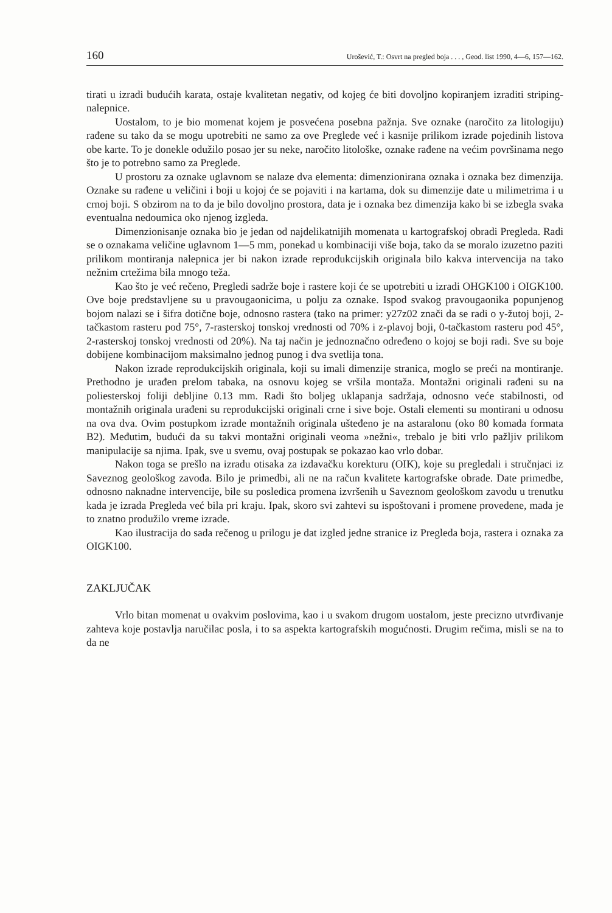160 Urošević, T.: Osvrt na pregled boja . . . , Geod. list 1990, 4—6, 157—162.
tirati u izradi budućih karata, ostaje kvalitetan negativ, od kojeg će biti dovoljno kopiranjem izraditi striping-nalepnice.
Uostalom, to je bio momenat kojem je posvećena posebna pažnja. Sve oznake (naročito za litologiju) rađene su tako da se mogu upotrebiti ne samo za ove Preglede već i kasnije prilikom izrade pojedinih listova obe karte. To je donekle odužilo posao jer su neke, naročito litološke, oznake rađene na većim površinama nego što je to potrebno samo za Preglede.
U prostoru za oznake uglavnom se nalaze dva elementa: dimenzionirana oznaka i oznaka bez dimenzija. Oznake su rađene u veličini i boji u kojoj će se pojaviti i na kartama, dok su dimenzije date u milimetrima i u crnoj boji. S obzirom na to da je bilo dovoljno prostora, data je i oznaka bez dimenzija kako bi se izbegla svaka eventualna nedoumica oko njenog izgleda.
Dimenzionisanje oznaka bio je jedan od najdelikatnijih momenata u kartografskoj obradi Pregleda. Radi se o oznakama veličine uglavnom 1—5 mm, ponekad u kombinaciji više boja, tako da se moralo izuzetno paziti prilikom montiranja nalepnica jer bi nakon izrade reprodukcijskih originala bilo kakva intervencija na tako nežnim crtežima bila mnogo teža.
Kao što je već rečeno, Pregledi sadrže boje i rastere koji će se upotrebiti u izradi OHGK100 i OIGK100. Ove boje predstavljene su u pravougaonicima, u polju za oznake. Ispod svakog pravougaonika popunjenog bojom nalazi se i šifra dotične boje, odnosno rastera (tako na primer: y27z02 znači da se radi o y-žutoj boji, 2-tačkastom rasteru pod 75°, 7-rasterskoj tonskoj vrednosti od 70% i z-plavoj boji, 0-tačkastom rasteru pod 45°, 2-rasterskoj tonskoj vrednosti od 20%). Na taj način je jednoznačno određeno o kojoj se boji radi. Sve su boje dobijene kombinacijom maksimalno jednog punog i dva svetlija tona.
Nakon izrade reprodukcijskih originala, koji su imali dimenzije stranica, moglo se preći na montiranje. Prethodno je urađen prelom tabaka, na osnovu kojeg se vršila montaža. Montažni originali rađeni su na poliesterskoj foliji debljine 0.13 mm. Radi što boljeg uklapanja sadržaja, odnosno veće stabilnosti, od montažnih originala urađeni su reprodukcijski originali crne i sive boje. Ostali elementi su montirani u odnosu na ova dva. Ovim postupkom izrade montažnih originala ušteđeno je na astaralonu (oko 80 komada formata B2). Međutim, budući da su takvi montažni originali veoma »nežni«, trebalo je biti vrlo pažljiv prilikom manipulacije sa njima. Ipak, sve u svemu, ovaj postupak se pokazao kao vrlo dobar.
Nakon toga se prešlo na izradu otisaka za izdavačku korekturu (OIK), koje su pregledali i stručnjaci iz Saveznog geološkog zavoda. Bilo je primedbi, ali ne na račun kvalitete kartografske obrade. Date primedbe, odnosno naknadne intervencije, bile su posledica promena izvršenih u Saveznom geološkom zavodu u trenutku kada je izrada Pregleda već bila pri kraju. Ipak, skoro svi zahtevi su ispoštovani i promene provedene, mada je to znatno produžilo vreme izrade.
Kao ilustracija do sada rečenog u prilogu je dat izgled jedne stranice iz Pregleda boja, rastera i oznaka za OIGK100.
ZAKLJUČAK
Vrlo bitan momenat u ovakvim poslovima, kao i u svakom drugom uostalom, jeste precizno utvrđivanje zahteva koje postavlja naručilac posla, i to sa aspekta kartografskih mogućnosti. Drugim rečima, misli se na to da ne